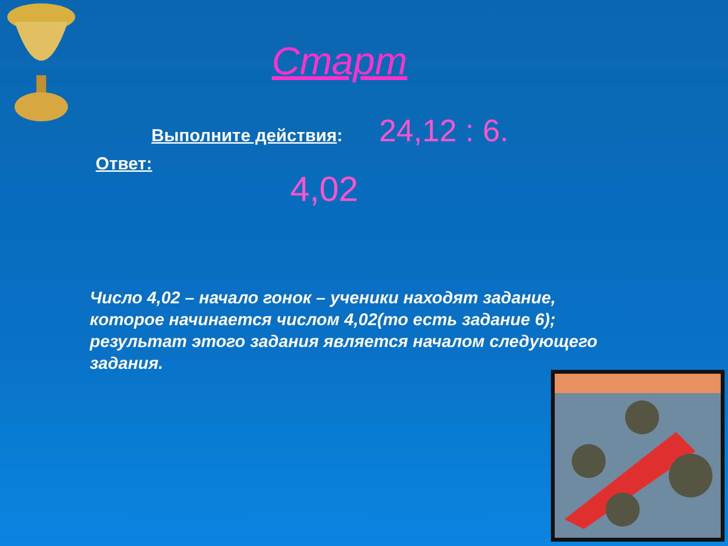Старт
Выполните действия: 24,12 : 6.
Ответ:
4,02
Число 4,02 – начало гонок – ученики находят задание, которое начинается числом 4,02(то есть задание 6); результат этого задания является началом следующего задания.